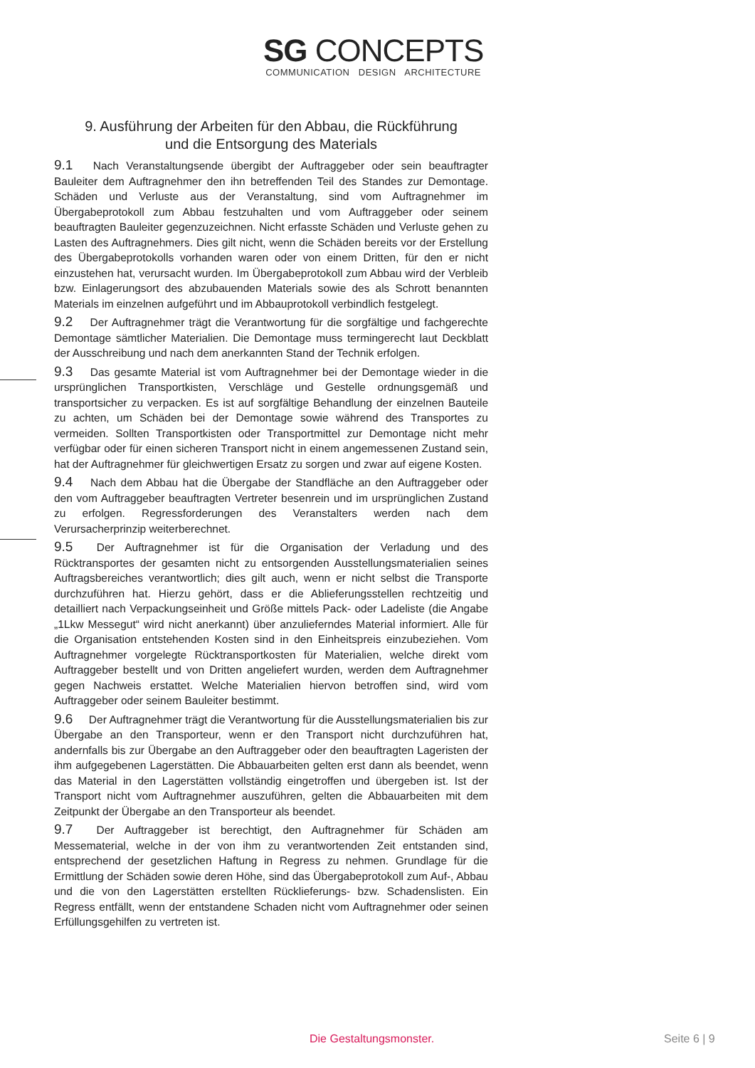SG CONCEPTS
COMMUNICATION DESIGN ARCHITECTURE
9. Ausführung der Arbeiten für den Abbau, die Rückführung
und die Entsorgung des Materials
9.1 Nach Veranstaltungsende übergibt der Auftraggeber oder sein beauftragter Bauleiter dem Auftragnehmer den ihn betreffenden Teil des Standes zur Demontage. Schäden und Verluste aus der Veranstaltung, sind vom Auftragnehmer im Übergabeprotokoll zum Abbau festzuhalten und vom Auftraggeber oder seinem beauftragten Bauleiter gegenzuzeichnen. Nicht erfasste Schäden und Verluste gehen zu Lasten des Auftragnehmers. Dies gilt nicht, wenn die Schäden bereits vor der Erstellung des Übergabeprotokolls vorhanden waren oder von einem Dritten, für den er nicht einzustehen hat, verursacht wurden. Im Übergabeprotokoll zum Abbau wird der Verbleib bzw. Einlagerungsort des abzubauenden Materials sowie des als Schrott benannten Materials im einzelnen aufgeführt und im Abbauprotokoll verbindlich festgelegt.
9.2 Der Auftragnehmer trägt die Verantwortung für die sorgfältige und fachgerechte Demontage sämtlicher Materialien. Die Demontage muss termingerecht laut Deckblatt der Ausschreibung und nach dem anerkannten Stand der Technik erfolgen.
9.3 Das gesamte Material ist vom Auftragnehmer bei der Demontage wieder in die ursprünglichen Transportkisten, Verschläge und Gestelle ordnungsgemäß und transportsicher zu verpacken. Es ist auf sorgfältige Behandlung der einzelnen Bauteile zu achten, um Schäden bei der Demontage sowie während des Transportes zu vermeiden. Sollten Transportkisten oder Transportmittel zur Demontage nicht mehr verfügbar oder für einen sicheren Transport nicht in einem angemessenen Zustand sein, hat der Auftragnehmer für gleichwertigen Ersatz zu sorgen und zwar auf eigene Kosten.
9.4 Nach dem Abbau hat die Übergabe der Standfläche an den Auftraggeber oder den vom Auftraggeber beauftragten Vertreter besenrein und im ursprünglichen Zustand zu erfolgen. Regressforderungen des Veranstalters werden nach dem Verursacherprinzip weiterberechnet.
9.5 Der Auftragnehmer ist für die Organisation der Verladung und des Rücktransportes der gesamten nicht zu entsorgenden Ausstellungsmaterialien seines Auftragsbereiches verantwortlich; dies gilt auch, wenn er nicht selbst die Transporte durchzuführen hat. Hierzu gehört, dass er die Ablieferungsstellen rechtzeitig und detailliert nach Verpackungseinheit und Größe mittels Pack- oder Ladeliste (die Angabe „1Lkw Messegut“ wird nicht anerkannt) über anzulieferndes Material informiert. Alle für die Organisation entstehenden Kosten sind in den Einheitspreis einzubeziehen. Vom Auftragnehmer vorgelegte Rücktransportkosten für Materialien, welche direkt vom Auftraggeber bestellt und von Dritten angeliefert wurden, werden dem Auftragnehmer gegen Nachweis erstattet. Welche Materialien hiervon betroffen sind, wird vom Auftraggeber oder seinem Bauleiter bestimmt.
9.6 Der Auftragnehmer trägt die Verantwortung für die Ausstellungsmaterialien bis zur Übergabe an den Transporteur, wenn er den Transport nicht durchzuführen hat, andernfalls bis zur Übergabe an den Auftraggeber oder den beauftragten Lageristen der ihm aufgegebenen Lagerstätten. Die Abbauarbeiten gelten erst dann als beendet, wenn das Material in den Lagerstätten vollständig eingetroffen und übergeben ist. Ist der Transport nicht vom Auftragnehmer auszuführen, gelten die Abbauarbeiten mit dem Zeitpunkt der Übergabe an den Transporteur als beendet.
9.7 Der Auftraggeber ist berechtigt, den Auftragnehmer für Schäden am Messematerial, welche in der von ihm zu verantwortenden Zeit entstanden sind, entsprechend der gesetzlichen Haftung in Regress zu nehmen. Grundlage für die Ermittlung der Schäden sowie deren Höhe, sind das Übergabeprotokoll zum Auf-, Abbau und die von den Lagerstätten erstellten Rücklieferungs- bzw. Schadenslisten. Ein Regress entfällt, wenn der entstandene Schaden nicht vom Auftragnehmer oder seinen Erfüllungsgehilfen zu vertreten ist.
Die Gestaltungsmonster. Seite 6 | 9